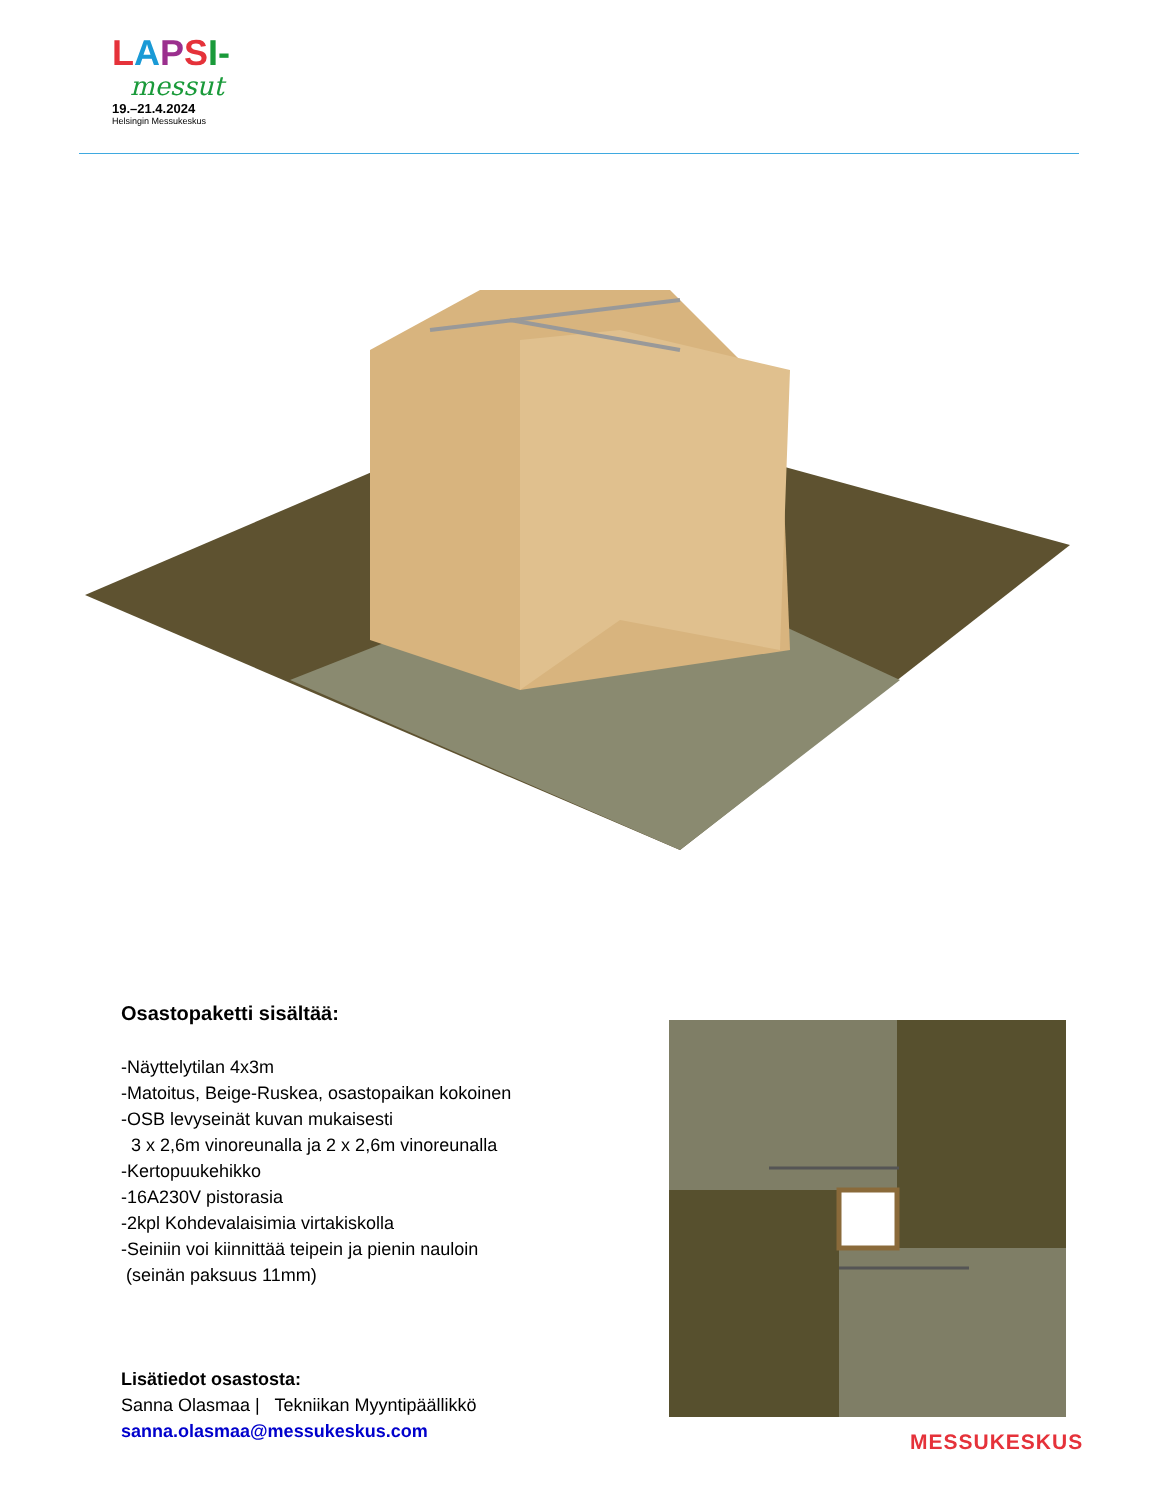LAPSI-
messut
19.–21.4.2024
Helsingin Messukeskus
Osastopaketti sisältää:
-Näyttelytilan 4x3m
-Matoitus, Beige-Ruskea, osastopaikan kokoinen
-OSB levyseinät kuvan mukaisesti
3 x 2,6m vinoreunalla ja 2 x 2,6m vinoreunalla
-Kertopuukehikko
-16A230V pistorasia
-2kpl Kohdevalaisimia virtakiskolla
-Seiniin voi kiinnittää teipein ja pienin nauloin
(seinän paksuus 11mm)
Lisätiedot osastosta:
Sanna Olasmaa | Tekniikan Myyntipäällikkö
sanna.olasmaa@messukeskus.com
MESSUKESKUS